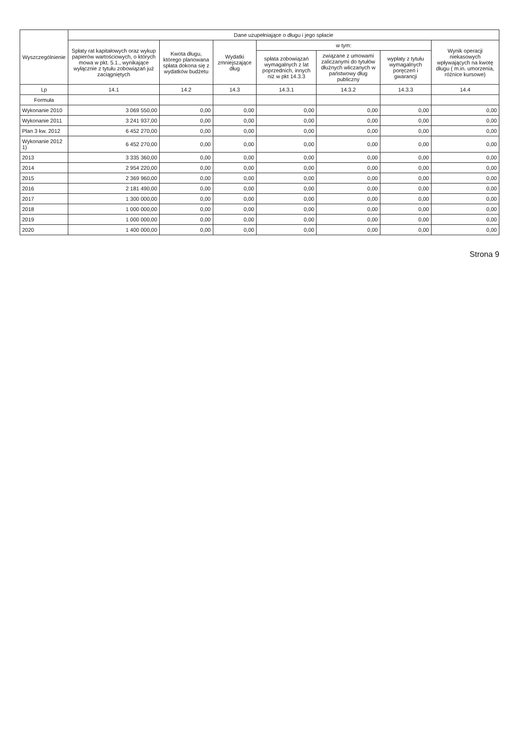| Wyszczególnienie | Dane uzupełniające o długu i jego spłacie | | | | | | |
| --- | --- | --- | --- | --- | --- | --- | --- |
| | Spłaty rat kapitałowych oraz wykup papierów wartościowych, o których mowa w pkt. 5.1., wynikające wyłącznie z tytułu zobowiązań już zaciągniętych | Kwota długu, którego planowana spłata dokona się z wydatków budżetu | Wydatki zmniejszające dług | w tym: | | | Wynik operacji niekasowych wpływających na kwotę długu ( m.in. umorzenia, różnice kursowe) |
| | | | | spłata zobowiązań wymagalnych z lat poprzednich, innych niż w pkt 14.3.3 | związane z umowami zaliczanymi do tytułów dłużnych wliczanych w państwowy dług publiczny | wypłaty z tytułu wymagalnych poręczeń i gwarancji | |
| Lp | 14.1 | 14.2 | 14.3 | 14.3.1 | 14.3.2 | 14.3.3 | 14.4 |
| Formuła | | | | | | | |
| Wykonanie 2010 | 3 069 550,00 | 0,00 | 0,00 | 0,00 | 0,00 | 0,00 | 0,00 |
| Wykonanie 2011 | 3 241 937,00 | 0,00 | 0,00 | 0,00 | 0,00 | 0,00 | 0,00 |
| Plan 3 kw. 2012 | 6 452 270,00 | 0,00 | 0,00 | 0,00 | 0,00 | 0,00 | 0,00 |
| Wykonanie 2012 1) | 6 452 270,00 | 0,00 | 0,00 | 0,00 | 0,00 | 0,00 | 0,00 |
| 2013 | 3 335 360,00 | 0,00 | 0,00 | 0,00 | 0,00 | 0,00 | 0,00 |
| 2014 | 2 954 220,00 | 0,00 | 0,00 | 0,00 | 0,00 | 0,00 | 0,00 |
| 2015 | 2 369 960,00 | 0,00 | 0,00 | 0,00 | 0,00 | 0,00 | 0,00 |
| 2016 | 2 181 490,00 | 0,00 | 0,00 | 0,00 | 0,00 | 0,00 | 0,00 |
| 2017 | 1 300 000,00 | 0,00 | 0,00 | 0,00 | 0,00 | 0,00 | 0,00 |
| 2018 | 1 000 000,00 | 0,00 | 0,00 | 0,00 | 0,00 | 0,00 | 0,00 |
| 2019 | 1 000 000,00 | 0,00 | 0,00 | 0,00 | 0,00 | 0,00 | 0,00 |
| 2020 | 1 400 000,00 | 0,00 | 0,00 | 0,00 | 0,00 | 0,00 | 0,00 |
Strona 9